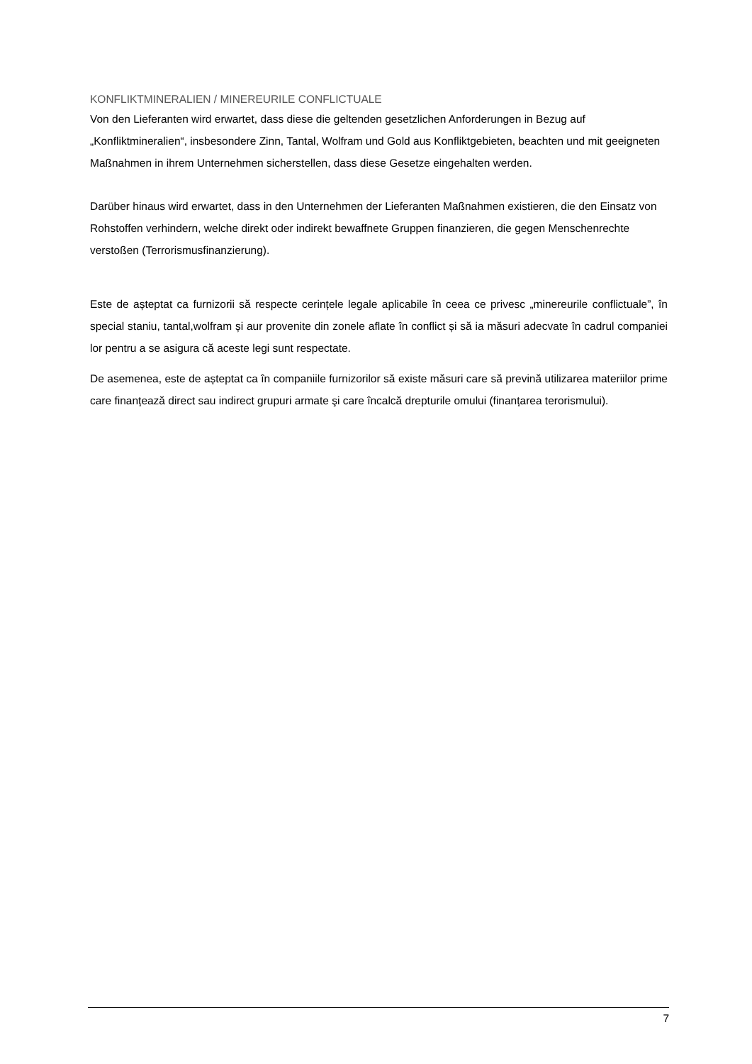KONFLIKTMINERALIEN / MINEREURILE CONFLICTUALE
Von den Lieferanten wird erwartet, dass diese die geltenden gesetzlichen Anforderungen in Bezug auf „Konfliktmineralien“, insbesondere Zinn, Tantal, Wolfram und Gold aus Konfliktgebieten, beachten und mit geeigneten Maßnahmen in ihrem Unternehmen sicherstellen, dass diese Gesetze eingehalten werden.
Darüber hinaus wird erwartet, dass in den Unternehmen der Lieferanten Maßnahmen existieren, die den Einsatz von Rohstoffen verhindern, welche direkt oder indirekt bewaffnete Gruppen finanzieren, die gegen Menschenrechte verstoßen (Terrorismusfinanzierung).
Este de așteptat ca furnizorii să respecte cerințele legale aplicabile în ceea ce privesc „minereurile conflictuale”, în special staniu, tantal,wolfram și aur provenite din zonele aflate în conflict și să ia măsuri adecvate în cadrul companiei lor pentru a se asigura că aceste legi sunt respectate.
De asemenea, este de așteptat ca în companiile furnizorilor să existe măsuri care să prevină utilizarea materiilor prime care finanțează direct sau indirect grupuri armate şi care încalcă drepturile omului (finanțarea terorismului).
7